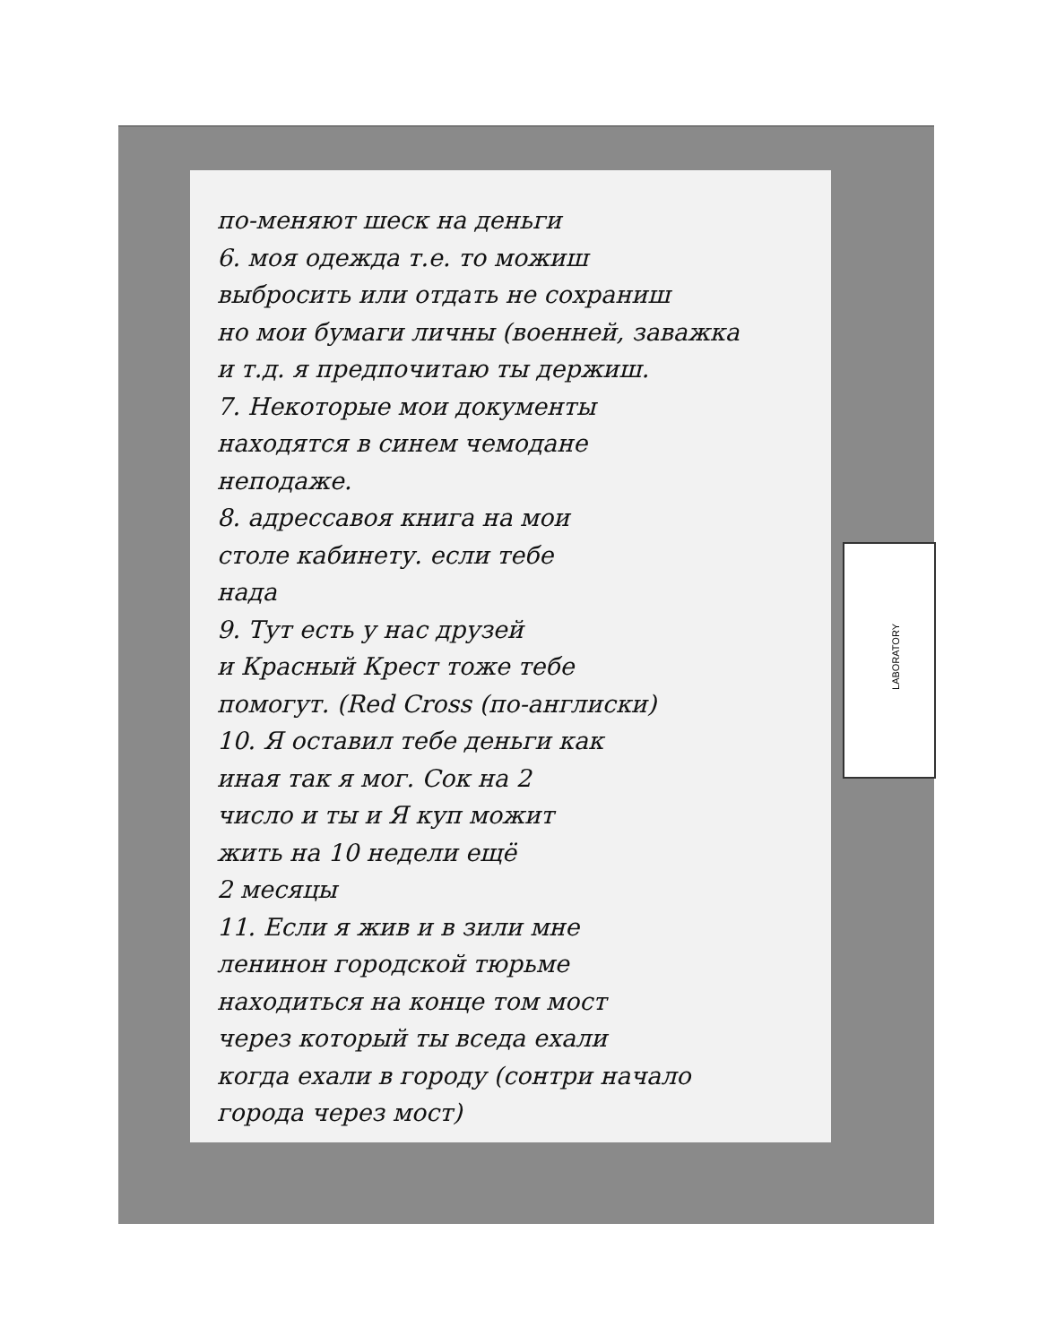LABORATORY
по-меняют шеск на деньги
6. моя одежда т.е. то можиш
выбросить или отдать не сохраниш
но мои бумаги личны (военней, заважка
и т.д. я предпочитаю ты держиш.
7. Некоторые мои документы
находятся в синем чемодане
неподаже.
8. адрессавоя книга на мои
столе кабинету. если тебе
нада
9. Тут есть у нас друзей
и Красный Крест тоже тебе
помогут. (Red Cross (по-англиски)
10. Я оставил тебе деньги как
иная так я мог. Сок на 2
число и ты и Я куп можит
жить на 10 недели ещё
2 месяцы
11. Если я жив и в зили мне
ленинон городской тюрьме
находиться на конце том мост
через который ты вседа ехали
когда ехали в городу (сонтри начало
города через мост)